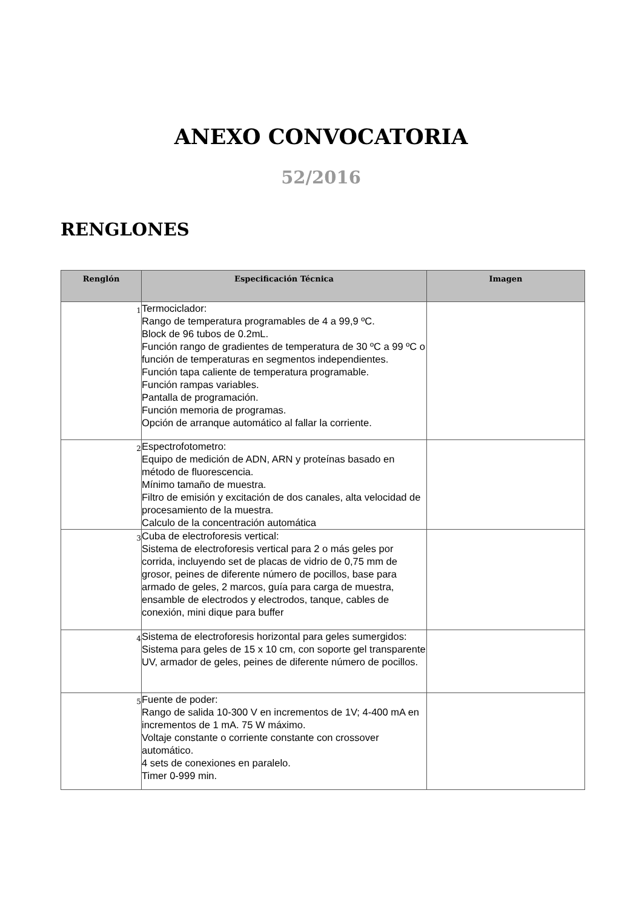ANEXO CONVOCATORIA
52/2016
RENGLONES
| Renglón | Especificación Técnica | Imagen |
| --- | --- | --- |
| 1 | Termociclador: Rango de temperatura programables de 4 a 99,9 ºC. Block de 96 tubos de 0.2mL. Función rango de gradientes de temperatura de 30 ºC a 99 ºC o función de temperaturas en segmentos independientes. Función tapa caliente de temperatura programable. Función rampas variables. Pantalla de programación. Función memoria de programas. Opción de arranque automático al fallar la corriente. | |
| 2 | Espectrofotometro: Equipo de medición de ADN, ARN y proteínas basado en método de fluorescencia. Mínimo tamaño de muestra. Filtro de emisión y excitación de dos canales, alta velocidad de procesamiento de la muestra. Calculo de la concentración automática | |
| 3 | Cuba de electroforesis vertical: Sistema de electroforesis vertical para 2 o más geles por corrida, incluyendo set de placas de vidrio de 0,75 mm de grosor, peines de diferente número de pocillos, base para armado de geles, 2 marcos, guía para carga de muestra, ensamble de electrodos y electrodos, tanque, cables de conexión, mini dique para buffer | |
| 4 | Sistema de electroforesis horizontal para geles sumergidos: Sistema para geles de 15 x 10 cm, con soporte gel transparente UV, armador de geles, peines de diferente número de pocillos. | |
| 5 | Fuente de poder: Rango de salida 10-300 V en incrementos de 1V; 4-400 mA en incrementos de 1 mA. 75 W máximo. Voltaje constante o corriente constante con crossover automático. 4 sets de conexiones en paralelo. Timer 0-999 min. | |